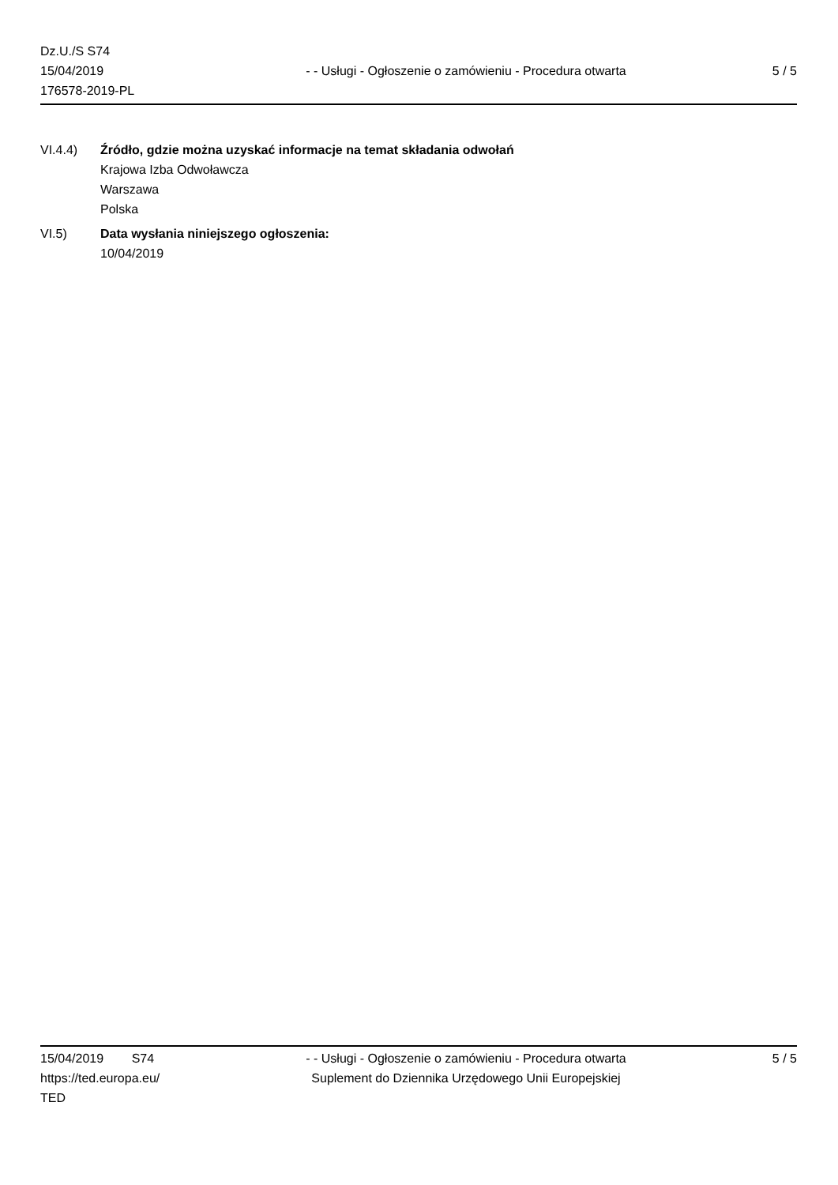Dz.U./S S74
15/04/2019
176578-2019-PL
- - Usługi - Ogłoszenie o zamówieniu - Procedura otwarta
5 / 5
VI.4.4) Źródło, gdzie można uzyskać informacje na temat składania odwołań
Krajowa Izba Odwoławcza
Warszawa
Polska
VI.5) Data wysłania niniejszego ogłoszenia:
10/04/2019
15/04/2019 S74
https://ted.europa.eu/
TED
- - Usługi - Ogłoszenie o zamówieniu - Procedura otwarta
Suplement do Dziennika Urzędowego Unii Europejskiej
5 / 5